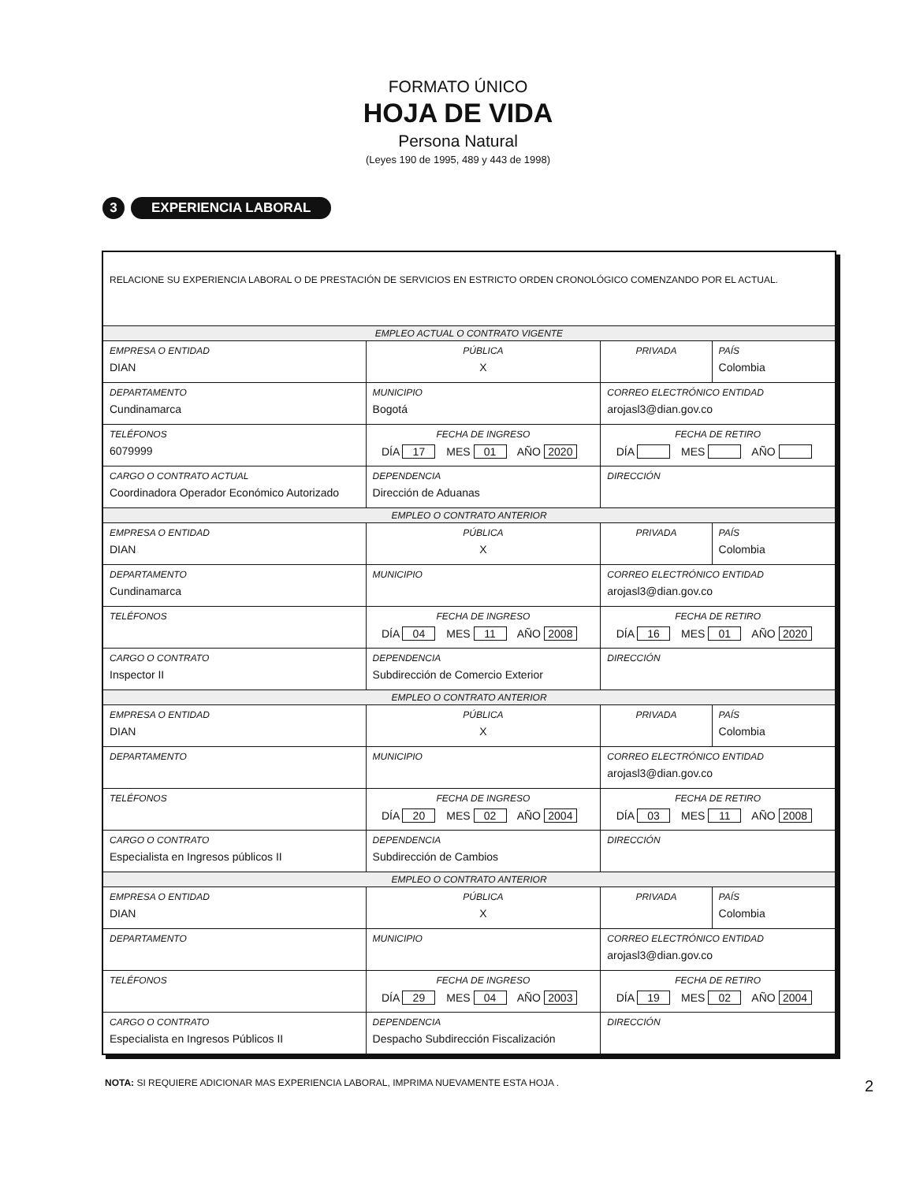FORMATO ÚNICO
HOJA DE VIDA
Persona Natural
(Leyes 190 de 1995, 489 y 443 de 1998)
3 EXPERIENCIA LABORAL
| RELACIONE SU EXPERIENCIA LABORAL O DE PRESTACIÓN DE SERVICIOS EN ESTRICTO ORDEN CRONOLÓGICO COMENZANDO POR EL ACTUAL. | | | | |
| EMPLEO ACTUAL O CONTRATO VIGENTE | | | | |
| EMPRESA O ENTIDAD DIAN | | PÚBLICA X | PRIVADA | PAÍS Colombia |
| DEPARTAMENTO Cundinamarca | MUNICIPIO Bogotá | | CORREO ELECTRÓNICO ENTIDAD arojasl3@dian.gov.co | |
| TELÉFONOS 6079999 | FECHA DE INGRESO DÍA 17 MES 01 AÑO 2020 | | FECHA DE RETIRO DÍA MES AÑO | |
| CARGO O CONTRATO ACTUAL Coordinadora Operador Económico Autorizado | DEPENDENCIA Dirección de Aduanas | | DIRECCIÓN | |
| EMPLEO O CONTRATO ANTERIOR | | | | |
| EMPRESA O ENTIDAD DIAN | | PÚBLICA X | PRIVADA | PAÍS Colombia |
| DEPARTAMENTO Cundinamarca | MUNICIPIO | | CORREO ELECTRÓNICO ENTIDAD arojasl3@dian.gov.co | |
| TELÉFONOS | FECHA DE INGRESO DÍA 04 MES 11 AÑO 2008 | | FECHA DE RETIRO DÍA 16 MES 01 AÑO 2020 | |
| CARGO O CONTRATO Inspector II | DEPENDENCIA Subdirección de Comercio Exterior | | DIRECCIÓN | |
| EMPLEO O CONTRATO ANTERIOR | | | | |
| EMPRESA O ENTIDAD DIAN | | PÚBLICA X | PRIVADA | PAÍS Colombia |
| DEPARTAMENTO | MUNICIPIO | | CORREO ELECTRÓNICO ENTIDAD arojasl3@dian.gov.co | |
| TELÉFONOS | FECHA DE INGRESO DÍA 20 MES 02 AÑO 2004 | | FECHA DE RETIRO DÍA 03 MES 11 AÑO 2008 | |
| CARGO O CONTRATO Especialista en Ingresos públicos II | DEPENDENCIA Subdirección de Cambios | | DIRECCIÓN | |
| EMPLEO O CONTRATO ANTERIOR | | | | |
| EMPRESA O ENTIDAD DIAN | | PÚBLICA X | PRIVADA | PAÍS Colombia |
| DEPARTAMENTO | MUNICIPIO | | CORREO ELECTRÓNICO ENTIDAD arojasl3@dian.gov.co | |
| TELÉFONOS | FECHA DE INGRESO DÍA 29 MES 04 AÑO 2003 | | FECHA DE RETIRO DÍA 19 MES 02 AÑO 2004 | |
| CARGO O CONTRATO Especialista en Ingresos Públicos II | DEPENDENCIA Despacho Subdirección Fiscalización | | DIRECCIÓN | |
NOTA: SI REQUIERE ADICIONAR MAS EXPERIENCIA LABORAL, IMPRIMA NUEVAMENTE ESTA HOJA . 2